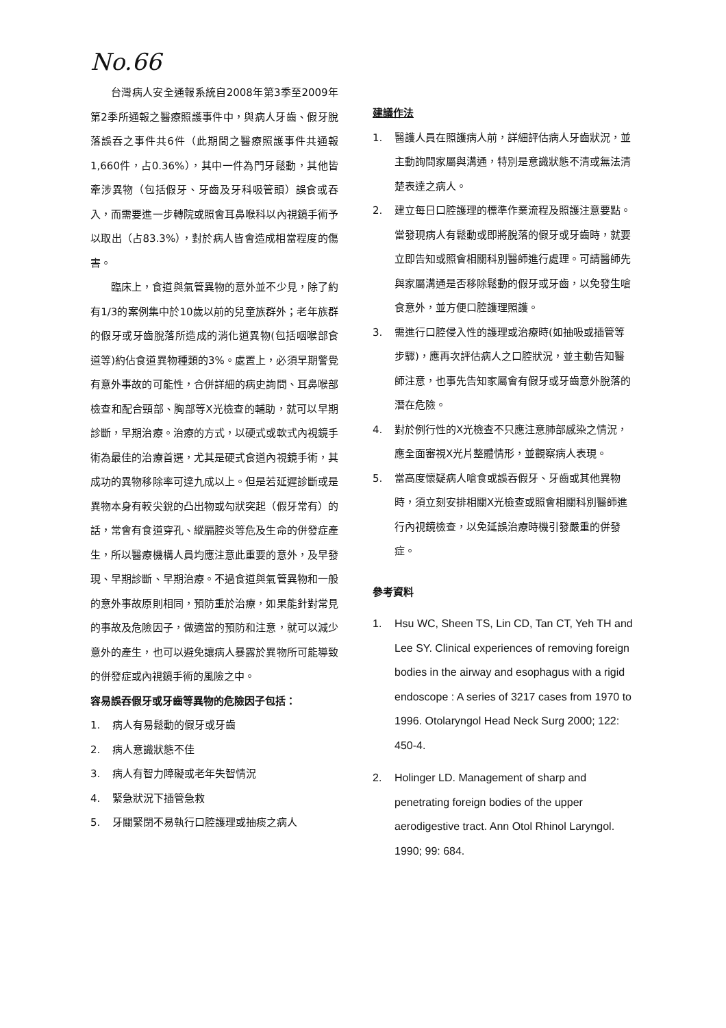No.66
台灣病人安全通報系統自2008年第3季至2009年第2季所通報之醫療照護事件中，與病人牙齒、假牙脫落誤吞之事件共6件（此期間之醫療照護事件共通報1,660件，占0.36%），其中一件為門牙鬆動，其他皆牽涉異物（包括假牙、牙齒及牙科吸管頭）誤食或吞入，而需要進一步轉院或照會耳鼻喉科以內視鏡手術予以取出（占83.3%），對於病人皆會造成相當程度的傷害。
臨床上，食道與氣管異物的意外並不少見，除了約有1/3的案例集中於10歲以前的兒童族群外；老年族群的假牙或牙齒脫落所造成的消化道異物(包括咽喉部食道等)約佔食道異物種類的3%。處置上，必須早期警覺有意外事故的可能性，合併詳細的病史詢問、耳鼻喉部檢查和配合頸部、胸部等X光檢查的輔助，就可以早期診斷，早期治療。治療的方式，以硬式或軟式內視鏡手術為最佳的治療首選，尤其是硬式食道內視鏡手術，其成功的異物移除率可達九成以上。但是若延遲診斷或是異物本身有較尖銳的凸出物或勾狀突起（假牙常有）的話，常會有食道穿孔、縱膈腔炎等危及生命的併發症產生，所以醫療機構人員均應注意此重要的意外，及早發現、早期診斷、早期治療。不過食道與氣管異物和一般的意外事故原則相同，預防重於治療，如果能針對常見的事故及危險因子，做適當的預防和注意，就可以減少意外的產生，也可以避免讓病人暴露於異物所可能導致的併發症或內視鏡手術的風險之中。
容易誤吞假牙或牙齒等異物的危險因子包括：
1. 病人有易鬆動的假牙或牙齒
2. 病人意識狀態不佳
3. 病人有智力障礙或老年失智情況
4. 緊急狀況下插管急救
5. 牙關緊閉不易執行口腔護理或抽痰之病人
建議作法
1. 醫護人員在照護病人前，詳細評估病人牙齒狀況，並主動詢問家屬與溝通，特別是意識狀態不清或無法清楚表達之病人。
2. 建立每日口腔護理的標準作業流程及照護注意要點。當發現病人有鬆動或即將脫落的假牙或牙齒時，就要立即告知或照會相關科別醫師進行處理。可請醫師先與家屬溝通是否移除鬆動的假牙或牙齒，以免發生嗆食意外，並方便口腔護理照護。
3. 需進行口腔侵入性的護理或治療時(如抽吸或插管等步驟)，應再次評估病人之口腔狀況，並主動告知醫師注意，也事先告知家屬會有假牙或牙齒意外脫落的潛在危險。
4. 對於例行性的X光檢查不只應注意肺部感染之情況，應全面審視X光片整體情形，並觀察病人表現。
5. 當高度懷疑病人嗆食或誤吞假牙、牙齒或其他異物時，須立刻安排相關X光檢查或照會相關科別醫師進行內視鏡檢查，以免延誤治療時機引發嚴重的併發症。
參考資料
1. Hsu WC, Sheen TS, Lin CD, Tan CT, Yeh TH and Lee SY. Clinical experiences of removing foreign bodies in the airway and esophagus with a rigid endoscope : A series of 3217 cases from 1970 to 1996. Otolaryngol Head Neck Surg 2000; 122: 450-4.
2. Holinger LD. Management of sharp and penetrating foreign bodies of the upper aerodigestive tract. Ann Otol Rhinol Laryngol. 1990; 99: 684.